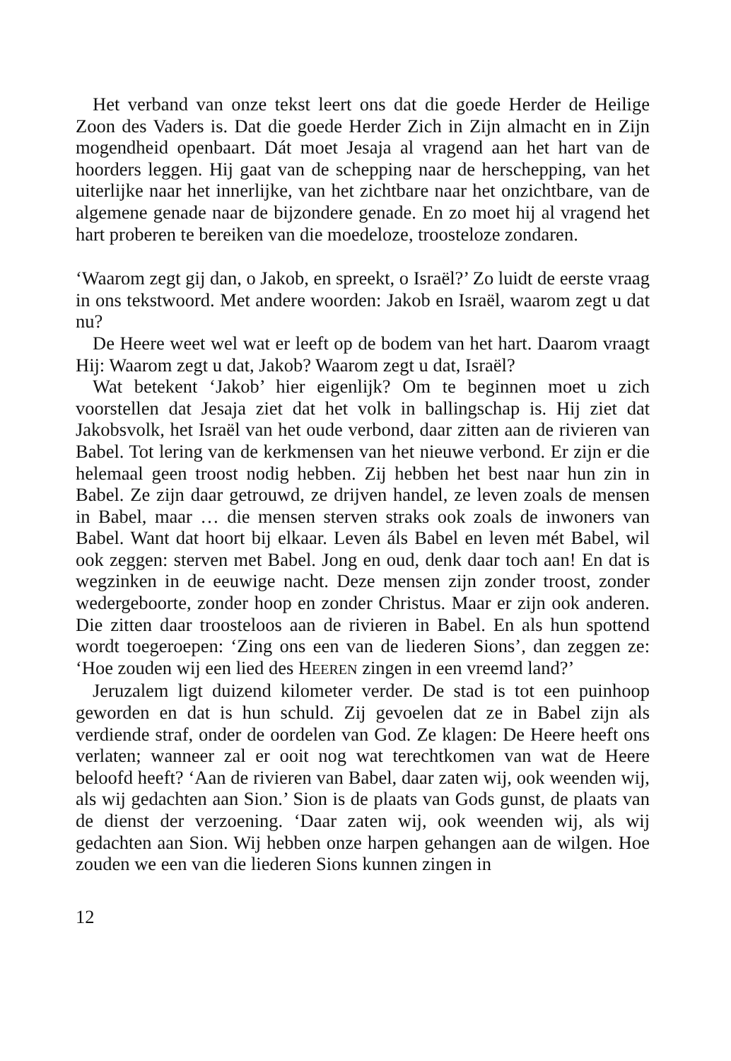Het verband van onze tekst leert ons dat die goede Herder de Heilige Zoon des Vaders is. Dat die goede Herder Zich in Zijn almacht en in Zijn mogendheid openbaart. Dát moet Jesaja al vragend aan het hart van de hoorders leggen. Hij gaat van de schepping naar de herschepping, van het uiterlijke naar het innerlijke, van het zichtbare naar het onzichtbare, van de algemene genade naar de bijzondere genade. En zo moet hij al vragend het hart proberen te bereiken van die moedeloze, troosteloze zondaren.
‘Waarom zegt gij dan, o Jakob, en spreekt, o Israël?’ Zo luidt de eerste vraag in ons tekstwoord. Met andere woorden: Jakob en Israël, waarom zegt u dat nu?
De Heere weet wel wat er leeft op de bodem van het hart. Daarom vraagt Hij: Waarom zegt u dat, Jakob? Waarom zegt u dat, Israël?
Wat betekent ‘Jakob’ hier eigenlijk? Om te beginnen moet u zich voorstellen dat Jesaja ziet dat het volk in ballingschap is. Hij ziet dat Jakobsvolk, het Israël van het oude verbond, daar zitten aan de rivieren van Babel. Tot lering van de kerkmensen van het nieuwe verbond. Er zijn er die helemaal geen troost nodig hebben. Zij hebben het best naar hun zin in Babel. Ze zijn daar getrouwd, ze drijven handel, ze leven zoals de mensen in Babel, maar … die mensen sterven straks ook zoals de inwoners van Babel. Want dat hoort bij elkaar. Leven áls Babel en leven mét Babel, wil ook zeggen: sterven met Babel. Jong en oud, denk daar toch aan! En dat is wegzinken in de eeuwige nacht. Deze mensen zijn zonder troost, zonder wedergeboorte, zonder hoop en zonder Christus. Maar er zijn ook anderen. Die zitten daar troosteloos aan de rivieren in Babel. En als hun spottend wordt toegeroepen: ‘Zing ons een van de liederen Sions’, dan zeggen ze: ‘Hoe zouden wij een lied des HEEREN zingen in een vreemd land?’
Jeruzalem ligt duizend kilometer verder. De stad is tot een puinhoop geworden en dat is hun schuld. Zij gevoelen dat ze in Babel zijn als verdiende straf, onder de oordelen van God. Ze klagen: De Heere heeft ons verlaten; wanneer zal er ooit nog wat terechtkomen van wat de Heere beloofd heeft? ‘Aan de rivieren van Babel, daar zaten wij, ook weenden wij, als wij gedachten aan Sion.’ Sion is de plaats van Gods gunst, de plaats van de dienst der verzoening. ‘Daar zaten wij, ook weenden wij, als wij gedachten aan Sion. Wij hebben onze harpen gehangen aan de wilgen. Hoe zouden we een van die liederen Sions kunnen zingen in
12